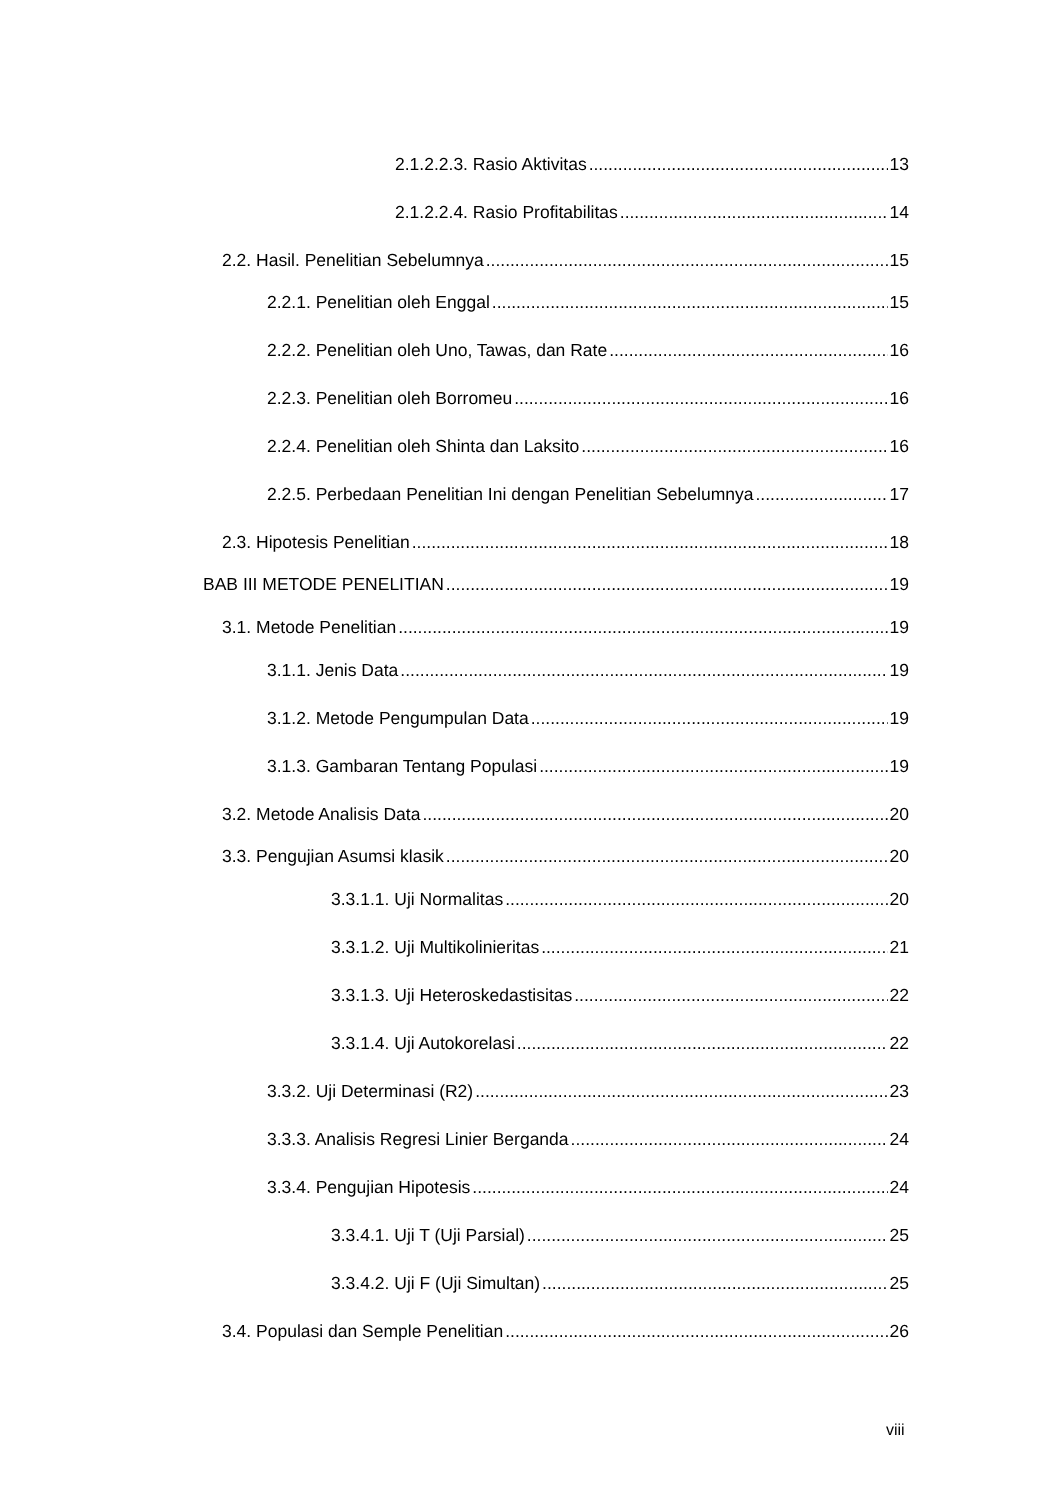2.1.2.2.3. Rasio Aktivitas 13
2.1.2.2.4. Rasio Profitabilitas 14
2.2. Hasil. Penelitian Sebelumnya 15
2.2.1. Penelitian oleh Enggal 15
2.2.2. Penelitian oleh Uno, Tawas, dan Rate 16
2.2.3. Penelitian oleh Borromeu 16
2.2.4. Penelitian oleh Shinta dan Laksito 16
2.2.5. Perbedaan Penelitian Ini dengan Penelitian Sebelumnya 17
2.3. Hipotesis Penelitian 18
BAB III METODE PENELITIAN 19
3.1. Metode Penelitian 19
3.1.1. Jenis Data 19
3.1.2. Metode Pengumpulan Data 19
3.1.3. Gambaran Tentang Populasi 19
3.2. Metode Analisis Data 20
3.3. Pengujian Asumsi klasik 20
3.3.1.1. Uji Normalitas 20
3.3.1.2. Uji Multikolinieritas 21
3.3.1.3. Uji Heteroskedastisitas 22
3.3.1.4. Uji Autokorelasi 22
3.3.2. Uji Determinasi (R2) 23
3.3.3. Analisis Regresi Linier Berganda 24
3.3.4. Pengujian Hipotesis 24
3.3.4.1. Uji T (Uji Parsial) 25
3.3.4.2. Uji F (Uji Simultan) 25
3.4. Populasi dan Semple Penelitian 26
viii